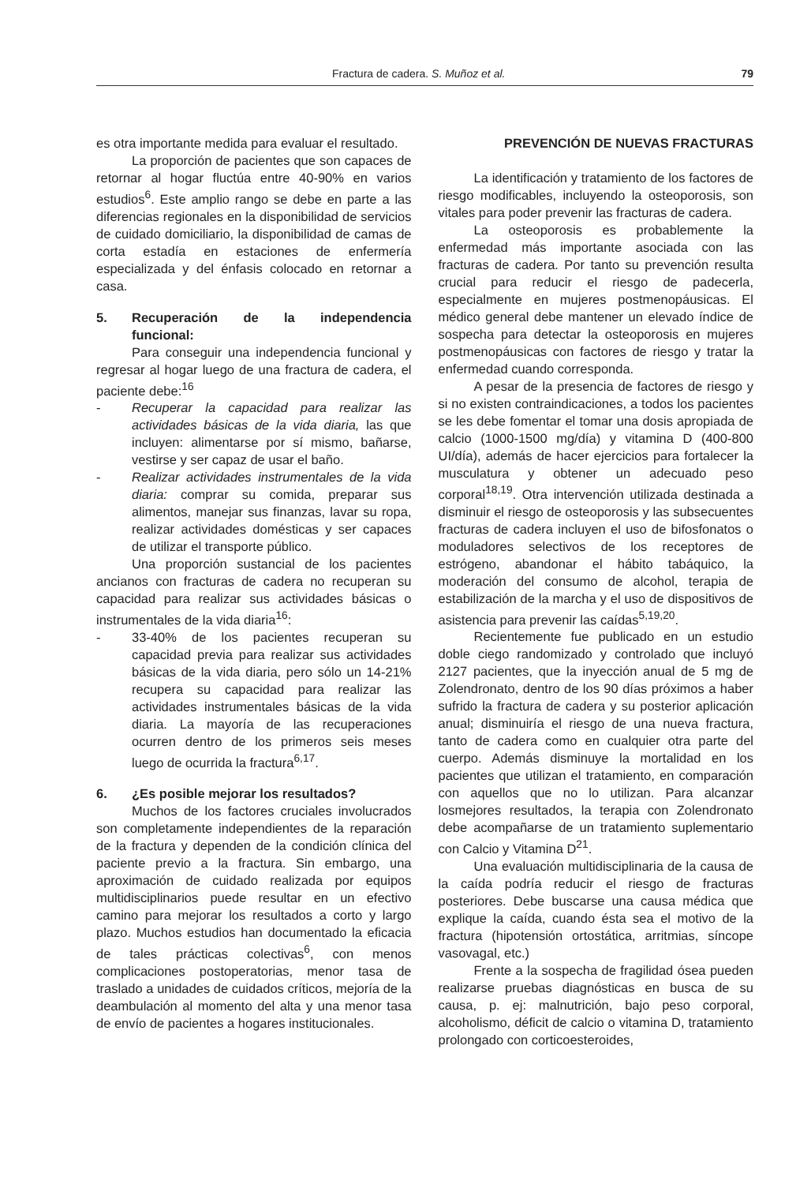Fractura de cadera. S. Muñoz et al. 79
es otra importante medida para evaluar el resultado.
La proporción de pacientes que son capaces de retornar al hogar fluctúa entre 40-90% en varios estudios<sup>6</sup>. Este amplio rango se debe en parte a las diferencias regionales en la disponibilidad de servicios de cuidado domiciliario, la disponibilidad de camas de corta estadía en estaciones de enfermería especializada y del énfasis colocado en retornar a casa.
5. Recuperación de la independencia funcional:
Para conseguir una independencia funcional y regresar al hogar luego de una fractura de cadera, el paciente debe:<sup>16</sup>
- Recuperar la capacidad para realizar las actividades básicas de la vida diaria, las que incluyen: alimentarse por sí mismo, bañarse, vestirse y ser capaz de usar el baño.
- Realizar actividades instrumentales de la vida diaria: comprar su comida, preparar sus alimentos, manejar sus finanzas, lavar su ropa, realizar actividades domésticas y ser capaces de utilizar el transporte público.
Una proporción sustancial de los pacientes ancianos con fracturas de cadera no recuperan su capacidad para realizar sus actividades básicas o instrumentales de la vida diaria<sup>16</sup>:
- 33-40% de los pacientes recuperan su capacidad previa para realizar sus actividades básicas de la vida diaria, pero sólo un 14-21% recupera su capacidad para realizar las actividades instrumentales básicas de la vida diaria. La mayoría de las recuperaciones ocurren dentro de los primeros seis meses luego de ocurrida la fractura<sup>6,17</sup>.
6. ¿Es posible mejorar los resultados?
Muchos de los factores cruciales involucrados son completamente independientes de la reparación de la fractura y dependen de la condición clínica del paciente previo a la fractura. Sin embargo, una aproximación de cuidado realizada por equipos multidisciplinarios puede resultar en un efectivo camino para mejorar los resultados a corto y largo plazo. Muchos estudios han documentado la eficacia de tales prácticas colectivas<sup>6</sup>, con menos complicaciones postoperatorias, menor tasa de traslado a unidades de cuidados críticos, mejoría de la deambulación al momento del alta y una menor tasa de envío de pacientes a hogares institucionales.
PREVENCIÓN DE NUEVAS FRACTURAS
La identificación y tratamiento de los factores de riesgo modificables, incluyendo la osteoporosis, son vitales para poder prevenir las fracturas de cadera.
La osteoporosis es probablemente la enfermedad más importante asociada con las fracturas de cadera. Por tanto su prevención resulta crucial para reducir el riesgo de padecerla, especialmente en mujeres postmenopáusicas. El médico general debe mantener un elevado índice de sospecha para detectar la osteoporosis en mujeres postmenopáusicas con factores de riesgo y tratar la enfermedad cuando corresponda.
A pesar de la presencia de factores de riesgo y si no existen contraindicaciones, a todos los pacientes se les debe fomentar el tomar una dosis apropiada de calcio (1000-1500 mg/día) y vitamina D (400-800 UI/día), además de hacer ejercicios para fortalecer la musculatura y obtener un adecuado peso corporal<sup>18,19</sup>. Otra intervención utilizada destinada a disminuir el riesgo de osteoporosis y las subsecuentes fracturas de cadera incluyen el uso de bifosfonatos o moduladores selectivos de los receptores de estrógeno, abandonar el hábito tabáquico, la moderación del consumo de alcohol, terapia de estabilización de la marcha y el uso de dispositivos de asistencia para prevenir las caídas<sup>5,19,20</sup>.
Recientemente fue publicado en un estudio doble ciego randomizado y controlado que incluyó 2127 pacientes, que la inyección anual de 5 mg de Zolendronato, dentro de los 90 días próximos a haber sufrido la fractura de cadera y su posterior aplicación anual; disminuiría el riesgo de una nueva fractura, tanto de cadera como en cualquier otra parte del cuerpo. Además disminuye la mortalidad en los pacientes que utilizan el tratamiento, en comparación con aquellos que no lo utilizan. Para alcanzar losmejores resultados, la terapia con Zolendronato debe acompañarse de un tratamiento suplementario con Calcio y Vitamina D<sup>21</sup>.
Una evaluación multidisciplinaria de la causa de la caída podría reducir el riesgo de fracturas posteriores. Debe buscarse una causa médica que explique la caída, cuando ésta sea el motivo de la fractura (hipotensión ortostática, arritmias, síncope vasovagal, etc.)
Frente a la sospecha de fragilidad ósea pueden realizarse pruebas diagnósticas en busca de su causa, p. ej: malnutrición, bajo peso corporal, alcoholismo, déficit de calcio o vitamina D, tratamiento prolongado con corticoesteroides,